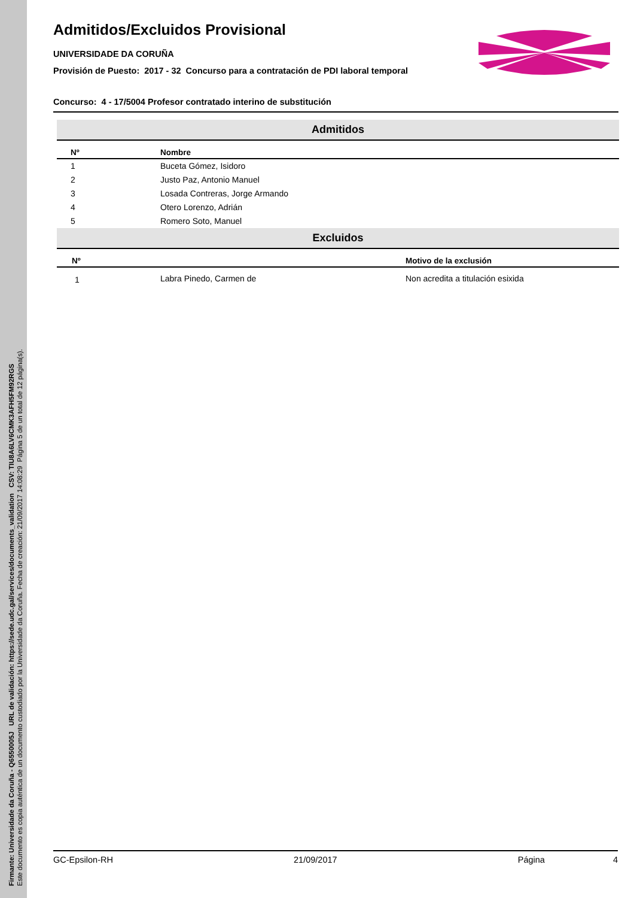Firmante: Universidade da Coruña - Q6550005J URL de validación: https://sede.udc.gal/services/documents_validation CSV: TIU8A6LV6CMK3AFH5FM92RGS
Este documento es copia auténtica de un documento custodiado por la Universidade da Coruña. Fecha de creación: 21/09/2017 14:08:29 Página 5 de un total de 12 página(s).
Admitidos/Excluidos Provisional
UNIVERSIDADE DA CORUÑA
Provisión de Puesto: 2017 - 32 Concurso para a contratación de PDI laboral temporal
Concurso: 4 - 17/5004 Profesor contratado interino de substitución
| Admitidos | | |
| Nº | Nombre | |
| 1 | Buceta Gómez, Isidoro | |
| 2 | Justo Paz, Antonio Manuel | |
| 3 | Losada Contreras, Jorge Armando | |
| 4 | Otero Lorenzo, Adrián | |
| 5 | Romero Soto, Manuel | |
| Excluidos | | |
| Nº | | Motivo de la exclusión |
| 1 | Labra Pinedo, Carmen de | Non acredita a titulación esixida |
GC-Epsilon-RH 21/09/2017 Página 4